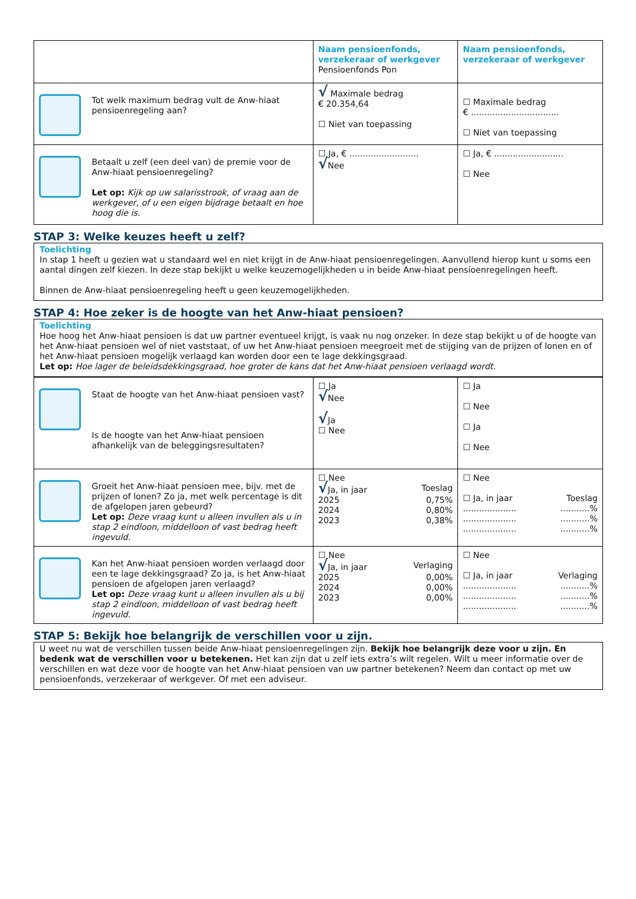| | Naam pensioenfonds, verzekeraar of werkgever Pensioenfonds Pon | Naam pensioenfonds, verzekeraar of werkgever |
| Tot welk maximum bedrag vult de Anw-hiaat pensioenregeling aan? | √ Maximale bedrag € 20.354,64 ☐ Niet van toepassing | ☐ Maximale bedrag € ................................. ☐ Niet van toepassing |
| Betaalt u zelf (een deel van) de premie voor de Anw-hiaat pensioenregeling? Let op: Kijk op uw salarisstrook, of vraag aan de werkgever, of u een eigen bijdrage betaalt en hoe hoog die is. | ☐ Ja, € .......................... √ Nee | ☐ Ja, € .......................... ☐ Nee |
STAP 3: Welke keuzes heeft u zelf?
Toelichting
In stap 1 heeft u gezien wat u standaard wel en niet krijgt in de Anw-hiaat pensioenregelingen. Aanvullend hierop kunt u soms een aantal dingen zelf kiezen. In deze stap bekijkt u welke keuzemogelijkheden u in beide Anw-hiaat pensioenregelingen heeft.
Binnen de Anw-hiaat pensioenregeling heeft u geen keuzemogelijkheden.
STAP 4: Hoe zeker is de hoogte van het Anw-hiaat pensioen?
Toelichting
Hoe hoog het Anw-hiaat pensioen is dat uw partner eventueel krijgt, is vaak nu nog onzeker. In deze stap bekijkt u of de hoogte van het Anw-hiaat pensioen wel of niet vaststaat, of uw het Anw-hiaat pensioen meegroeit met de stijging van de prijzen of lonen en of het Anw-hiaat pensioen mogelijk verlaagd kan worden door een te lage dekkingsgraad.
Let op: Hoe lager de beleidsdekkingsgraad, hoe groter de kans dat het Anw-hiaat pensioen verlaagd wordt.
| Staat de hoogte van het Anw-hiaat pensioen vast? Is de hoogte van het Anw-hiaat pensioen afhankelijk van de beleggingsresultaten? | ☐ Ja √ Nee √ Ja ☐ Nee | ☐ Ja ☐ Nee ☐ Ja ☐ Nee |
| Groeit het Anw-hiaat pensioen mee, bijv. met de prijzen of lonen? Zo ja, met welk percentage is dit de afgelopen jaren gebeurd? Let op: Deze vraag kunt u alleen invullen als u in stap 2 eindloon, middelloon of vast bedrag heeft ingevuld. | ☐ Nee √ Ja, in jaar Toeslag 2025 0,75% 2024 0,80% 2023 0,38% | ☐ Nee ☐ Ja, in jaar Toeslag .................... ...........% .................... ...........% .................... ...........% |
| Kan het Anw-hiaat pensioen worden verlaagd door een te lage dekkingsgraad? Zo ja, is het Anw-hiaat pensioen de afgelopen jaren verlaagd? Let op: Deze vraag kunt u alleen invullen als u bij stap 2 eindloon, middelloon of vast bedrag heeft ingevuld. | ☐ Nee √ Ja, in jaar Verlaging 2025 0,00% 2024 0,00% 2023 0,00% | ☐ Nee ☐ Ja, in jaar Verlaging .................... ...........% .................... ...........% .................... ...........% |
STAP 5: Bekijk hoe belangrijk de verschillen voor u zijn.
U weet nu wat de verschillen tussen beide Anw-hiaat pensioenregelingen zijn. Bekijk hoe belangrijk deze voor u zijn. En bedenk wat de verschillen voor u betekenen. Het kan zijn dat u zelf iets extra’s wilt regelen. Wilt u meer informatie over de verschillen en wat deze voor de hoogte van het Anw-hiaat pensioen van uw partner betekenen? Neem dan contact op met uw pensioenfonds, verzekeraar of werkgever. Of met een adviseur.